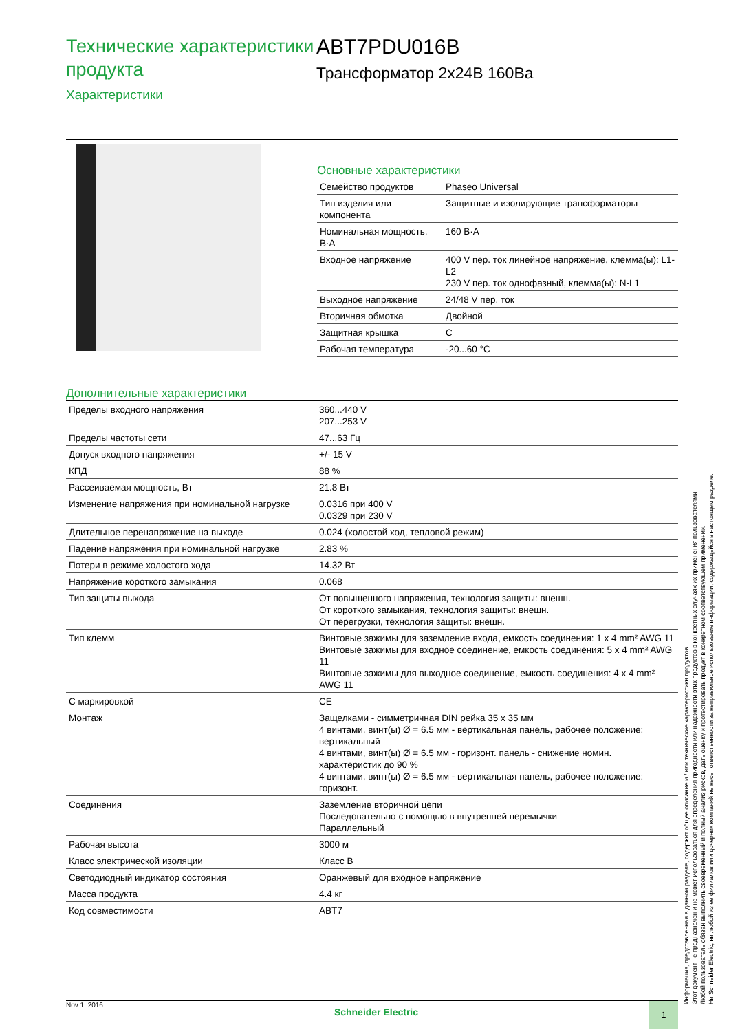Технические характеристики продукта
Характеристики
ABT7PDU016B
Трансформатор 2x24В 160Ва
Основные характеристики
| Семейство продуктов | Phaseo Universal |
| Тип изделия или компонента | Защитные и изолирующие трансформаторы |
| Номинальная мощность, В·А | 160 В·А |
| Входное напряжение | 400 V пер. ток линейное напряжение, клемма(ы): L1-L2 230 V пер. ток однофазный, клемма(ы): N-L1 |
| Выходное напряжение | 24/48 V пер. ток |
| Вторичная обмотка | Двойной |
| Защитная крышка | C |
| Рабочая температура | -20...60 °C |
Дополнительные характеристики
| Пределы входного напряжения | 360...440 V 207...253 V |
| Пределы частоты сети | 47...63 Гц |
| Допуск входного напряжения | +/- 15 V |
| КПД | 88 % |
| Рассеиваемая мощность, Вт | 21.8 Вт |
| Изменение напряжения при номинальной нагрузке | 0.0316 при 400 V 0.0329 при 230 V |
| Длительное перенапряжение на выходе | 0.024 (холостой ход, тепловой режим) |
| Падение напряжения при номинальной нагрузке | 2.83 % |
| Потери в режиме холостого хода | 14.32 Вт |
| Напряжение короткого замыкания | 0.068 |
| Тип защиты выхода | От повышенного напряжения, технология защиты: внешн. От короткого замыкания, технология защиты: внешн. От перегрузки, технология защиты: внешн. |
| Тип клемм | Винтовые зажимы для заземление входа, емкость соединения: 1 x 4 mm² AWG 11 Винтовые зажимы для входное соединение, емкость соединения: 5 x 4 mm² AWG 11 Винтовые зажимы для выходное соединение, емкость соединения: 4 x 4 mm² AWG 11 |
| С маркировкой | CE |
| Монтаж | Защелками - симметричная DIN рейка 35 x 35 мм 4 винтами, винт(ы) Ø = 6.5 мм - вертикальная панель, рабочее положение: вертикальный 4 винтами, винт(ы) Ø = 6.5 мм - горизонт. панель - снижение номин. характеристик до 90 % 4 винтами, винт(ы) Ø = 6.5 мм - вертикальная панель, рабочее положение: горизонт. |
| Соединения | Заземление вторичной цепи Последовательно с помощью в внутренней перемычки Параллельный |
| Рабочая высота | 3000 м |
| Класс электрической изоляции | Класс B |
| Светодиодный индикатор состояния | Оранжевый для входное напряжение |
| Масса продукта | 4.4 кг |
| Код совместимости | ABT7 |
Информация, представленная в данном разделе, содержит общее описание и / или технические характеристики продуктов.
Этот документ не предназначен и не может использоваться для определения пригодности или надежности этих продуктов в конкретных случаях их применения пользователями.
Любой пользователь обязан выполнить своевременный и полный анализ рисков, дать оценку и протестировать продукт в конкретном соответствующем применении.
Ни Schneider Electric, ни любой из ее филиалов или дочерних компаний не несет ответственности за неправильное использование информации, содержащейся в настоящем разделе.
Nov 1, 2016
Schneider Electric
1